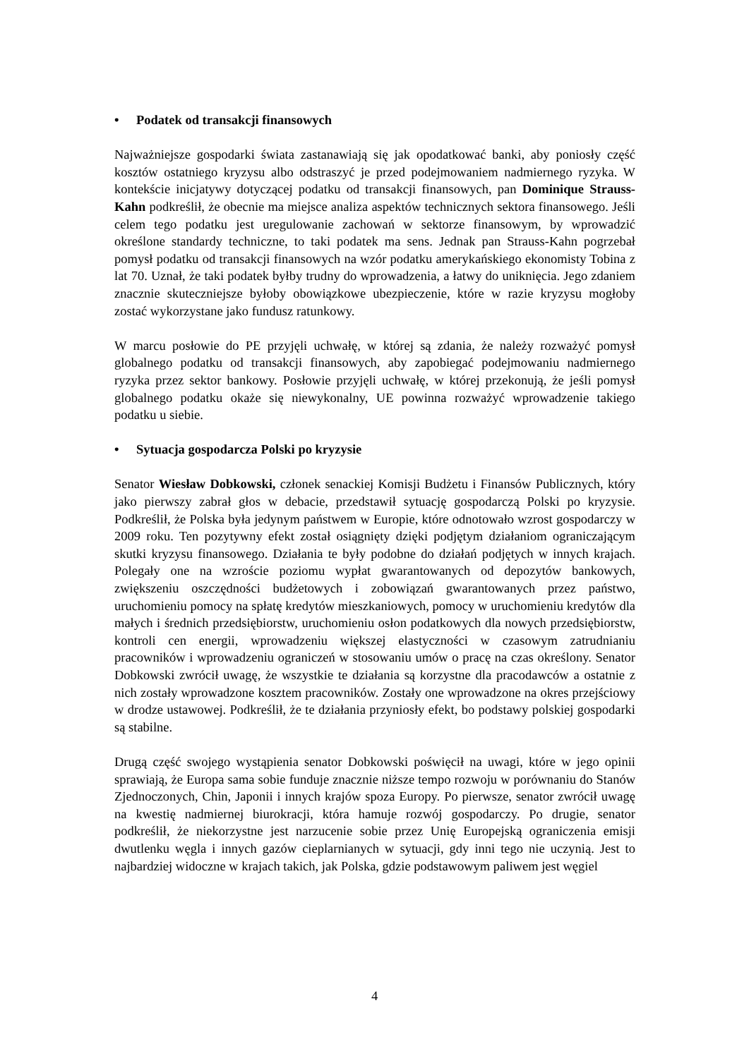• Podatek od transakcji finansowych
Najważniejsze gospodarki świata zastanawiają się jak opodatkować banki, aby poniosły część kosztów ostatniego kryzysu albo odstraszyć je przed podejmowaniem nadmiernego ryzyka. W kontekście inicjatywy dotyczącej podatku od transakcji finansowych, pan Dominique Strauss-Kahn podkreślił, że obecnie ma miejsce analiza aspektów technicznych sektora finansowego. Jeśli celem tego podatku jest uregulowanie zachowań w sektorze finansowym, by wprowadzić określone standardy techniczne, to taki podatek ma sens. Jednak pan Strauss-Kahn pogrzebał pomysł podatku od transakcji finansowych na wzór podatku amerykańskiego ekonomisty Tobina z lat 70. Uznał, że taki podatek byłby trudny do wprowadzenia, a łatwy do uniknięcia. Jego zdaniem znacznie skuteczniejsze byłoby obowiązkowe ubezpieczenie, które w razie kryzysu mogłoby zostać wykorzystane jako fundusz ratunkowy.
W marcu posłowie do PE przyjęli uchwałę, w której są zdania, że należy rozważyć pomysł globalnego podatku od transakcji finansowych, aby zapobiegać podejmowaniu nadmiernego ryzyka przez sektor bankowy. Posłowie przyjęli uchwałę, w której przekonują, że jeśli pomysł globalnego podatku okaże się niewykonalny, UE powinna rozważyć wprowadzenie takiego podatku u siebie.
• Sytuacja gospodarcza Polski po kryzysie
Senator Wiesław Dobkowski, członek senackiej Komisji Budżetu i Finansów Publicznych, który jako pierwszy zabrał głos w debacie, przedstawił sytuację gospodarczą Polski po kryzysie. Podkreślił, że Polska była jedynym państwem w Europie, które odnotowało wzrost gospodarczy w 2009 roku. Ten pozytywny efekt został osiągnięty dzięki podjętym działaniom ograniczającym skutki kryzysu finansowego. Działania te były podobne do działań podjętych w innych krajach. Polegały one na wzroście poziomu wypłat gwarantowanych od depozytów bankowych, zwiększeniu oszczędności budżetowych i zobowiązań gwarantowanych przez państwo, uruchomieniu pomocy na spłatę kredytów mieszkaniowych, pomocy w uruchomieniu kredytów dla małych i średnich przedsiębiorstw, uruchomieniu osłon podatkowych dla nowych przedsiębiorstw, kontroli cen energii, wprowadzeniu większej elastyczności w czasowym zatrudnianiu pracowników i wprowadzeniu ograniczeń w stosowaniu umów o pracę na czas określony. Senator Dobkowski zwrócił uwagę, że wszystkie te działania są korzystne dla pracodawców a ostatnie z nich zostały wprowadzone kosztem pracowników. Zostały one wprowadzone na okres przejściowy w drodze ustawowej. Podkreślił, że te działania przyniosły efekt, bo podstawy polskiej gospodarki są stabilne.
Drugą część swojego wystąpienia senator Dobkowski poświęcił na uwagi, które w jego opinii sprawiają, że Europa sama sobie funduje znacznie niższe tempo rozwoju w porównaniu do Stanów Zjednoczonych, Chin, Japonii i innych krajów spoza Europy. Po pierwsze, senator zwrócił uwagę na kwestię nadmiernej biurokracji, która hamuje rozwój gospodarczy. Po drugie, senator podkreślił, że niekorzystne jest narzucenie sobie przez Unię Europejską ograniczenia emisji dwutlenku węgla i innych gazów cieplarnianych w sytuacji, gdy inni tego nie uczynią. Jest to najbardziej widoczne w krajach takich, jak Polska, gdzie podstawowym paliwem jest węgiel
4